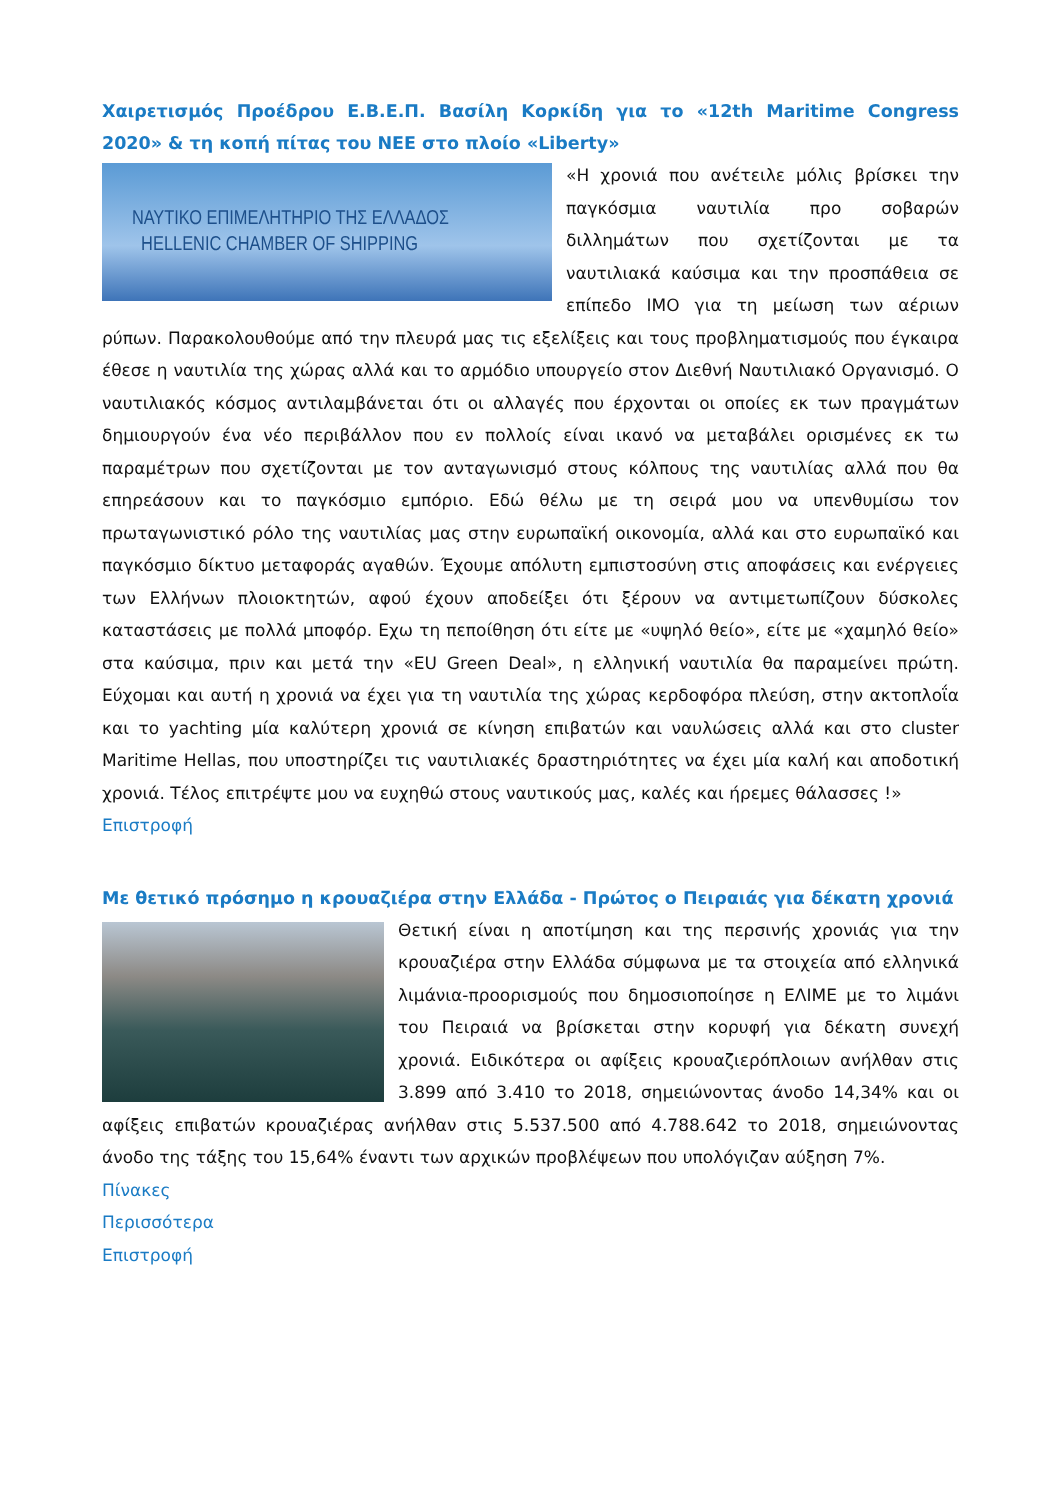Χαιρετισμός Προέδρου Ε.Β.Ε.Π. Βασίλη Κορκίδη για το «12th Maritime Congress 2020» & τη κοπή πίτας του ΝΕΕ στο πλοίο «Liberty»
ΝΑΥΤΙΚΟ ΕΠΙΜΕΛΗΤΗΡΙΟ ΤΗΣ ΕΛΛΑΔΟΣ
HELLENIC CHAMBER OF SHIPPING
«Η χρονιά που ανέτειλε μόλις βρίσκει την παγκόσμια ναυτιλία προ σοβαρών διλλημάτων που σχετίζονται με τα ναυτιλιακά καύσιμα και την προσπάθεια σε επίπεδο IMO για τη μείωση των αέριων ρύπων. Παρακολουθούμε από την πλευρά μας τις εξελίξεις και τους προβληματισμούς που έγκαιρα έθεσε η ναυτιλία της χώρας αλλά και το αρμόδιο υπουργείο στον Διεθνή Ναυτιλιακό Οργανισμό. Ο ναυτιλιακός κόσμος αντιλαμβάνεται ότι οι αλλαγές που έρχονται οι οποίες εκ των πραγμάτων δημιουργούν ένα νέο περιβάλλον που εν πολλοίς είναι ικανό να μεταβάλει ορισμένες εκ τω παραμέτρων που σχετίζονται με τον ανταγωνισμό στους κόλπους της ναυτιλίας αλλά που θα επηρεάσουν και το παγκόσμιο εμπόριο. Εδώ θέλω με τη σειρά μου να υπενθυμίσω τον πρωταγωνιστικό ρόλο της ναυτιλίας μας στην ευρωπαϊκή οικονομία, αλλά και στο ευρωπαϊκό και παγκόσμιο δίκτυο μεταφοράς αγαθών. Έχουμε απόλυτη εμπιστοσύνη στις αποφάσεις και ενέργειες των Ελλήνων πλοιοκτητών, αφού έχουν αποδείξει ότι ξέρουν να αντιμετωπίζουν δύσκολες καταστάσεις με πολλά μποφόρ. Εχω τη πεποίθηση ότι είτε με «υψηλό θείο», είτε με «χαμηλό θείο» στα καύσιμα, πριν και μετά την «EU Green Deal», η ελληνική ναυτιλία θα παραμείνει πρώτη. Εύχομαι και αυτή η χρονιά να έχει για τη ναυτιλία της χώρας κερδοφόρα πλεύση, στην ακτοπλοΐα και το yachting μία καλύτερη χρονιά σε κίνηση επιβατών και ναυλώσεις αλλά και στο cluster Maritime Hellas, που υποστηρίζει τις ναυτιλιακές δραστηριότητες να έχει μία καλή και αποδοτική χρονιά. Τέλος επιτρέψτε μου να ευχηθώ στους ναυτικούς μας, καλές και ήρεμες θάλασσες !»
Επιστροφή
Με θετικό πρόσημο η κρουαζιέρα στην Ελλάδα - Πρώτος ο Πειραιάς για δέκατη χρονιά
Θετική είναι η αποτίμηση και της περσινής χρονιάς για την κρουαζιέρα στην Ελλάδα σύμφωνα με τα στοιχεία από ελληνικά λιμάνια-προορισμούς που δημοσιοποίησε η ΕΛΙΜΕ με το λιμάνι του Πειραιά να βρίσκεται στην κορυφή για δέκατη συνεχή χρονιά. Ειδικότερα οι αφίξεις κρουαζιερόπλοιων ανήλθαν στις 3.899 από 3.410 το 2018, σημειώνοντας άνοδο 14,34% και οι αφίξεις επιβατών κρουαζιέρας ανήλθαν στις 5.537.500 από 4.788.642 το 2018, σημειώνοντας άνοδο της τάξης του 15,64% έναντι των αρχικών προβλέψεων που υπολόγιζαν αύξηση 7%.
Πίνακες
Περισσότερα
Επιστροφή